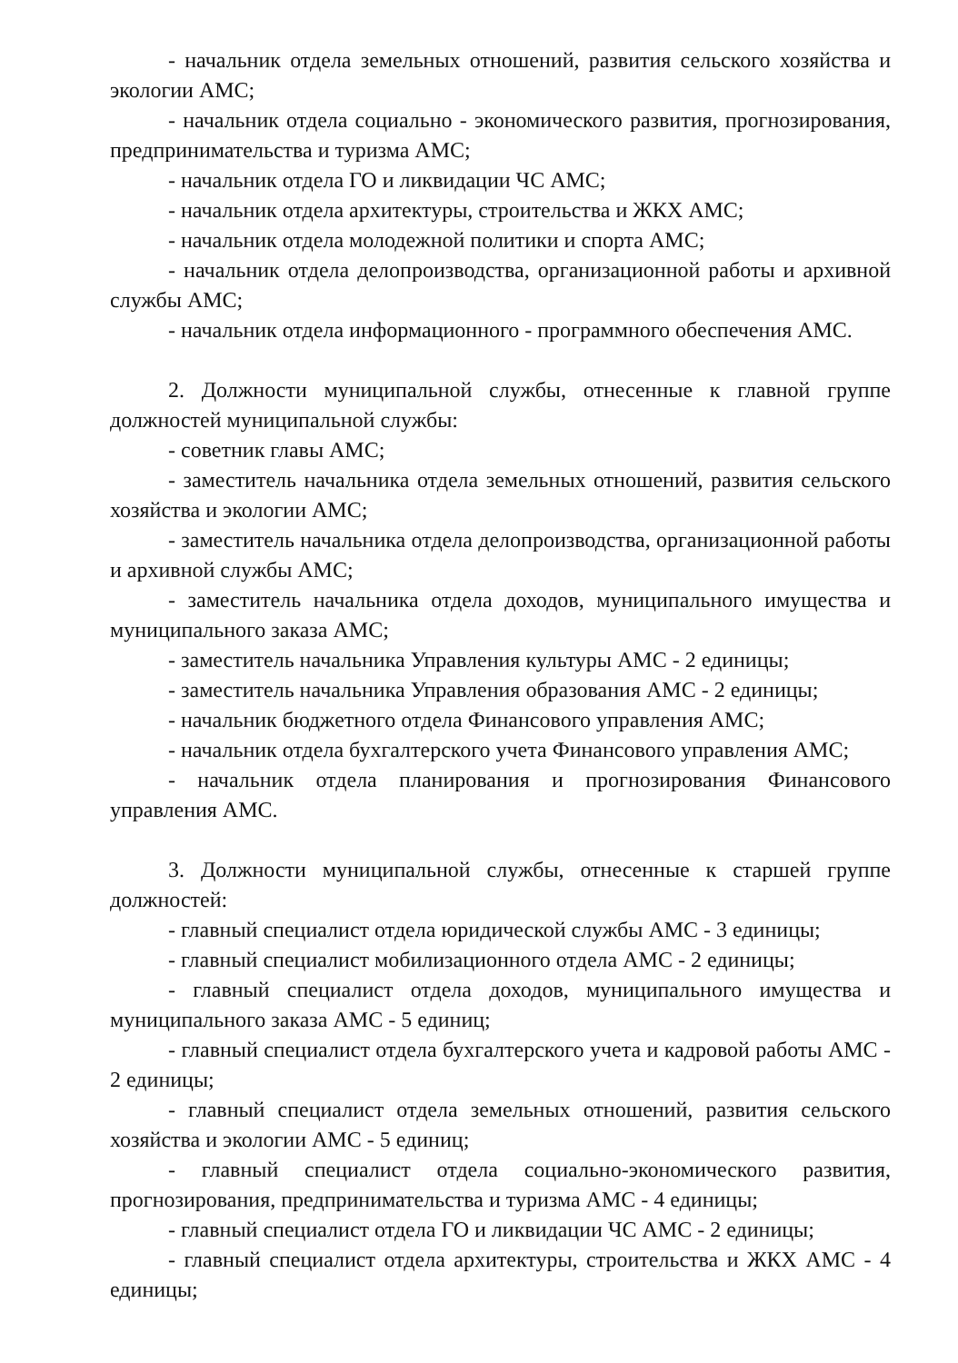- начальник отдела земельных отношений, развития сельского хозяйства и экологии АМС;
- начальник отдела социально - экономического развития, прогнозирования, предпринимательства и туризма АМС;
- начальник отдела ГО и ликвидации ЧС АМС;
- начальник отдела архитектуры, строительства и ЖКХ АМС;
- начальник отдела молодежной политики и спорта АМС;
- начальник отдела делопроизводства, организационной работы и архивной службы АМС;
- начальник отдела информационного - программного обеспечения АМС.
2. Должности муниципальной службы, отнесенные к главной группе должностей муниципальной службы:
- советник главы АМС;
- заместитель начальника отдела земельных отношений, развития сельского хозяйства и экологии АМС;
- заместитель начальника отдела делопроизводства, организационной работы и архивной службы АМС;
- заместитель начальника отдела доходов, муниципального имущества и муниципального заказа АМС;
- заместитель начальника Управления культуры АМС - 2 единицы;
- заместитель начальника Управления образования АМС - 2 единицы;
- начальник бюджетного отдела Финансового управления АМС;
- начальник отдела бухгалтерского учета Финансового управления АМС;
- начальник отдела планирования и прогнозирования Финансового управления АМС.
3. Должности муниципальной службы, отнесенные к старшей группе должностей:
- главный специалист отдела юридической службы АМС - 3 единицы;
- главный специалист мобилизационного отдела АМС - 2 единицы;
- главный специалист отдела доходов, муниципального имущества и муниципального заказа АМС - 5 единиц;
- главный специалист отдела бухгалтерского учета и кадровой работы АМС - 2 единицы;
- главный специалист отдела земельных отношений, развития сельского хозяйства и экологии АМС - 5 единиц;
- главный специалист отдела социально-экономического развития, прогнозирования, предпринимательства и туризма АМС - 4 единицы;
- главный специалист отдела ГО и ликвидации ЧС АМС - 2 единицы;
- главный специалист отдела архитектуры, строительства и ЖКХ АМС - 4 единицы;